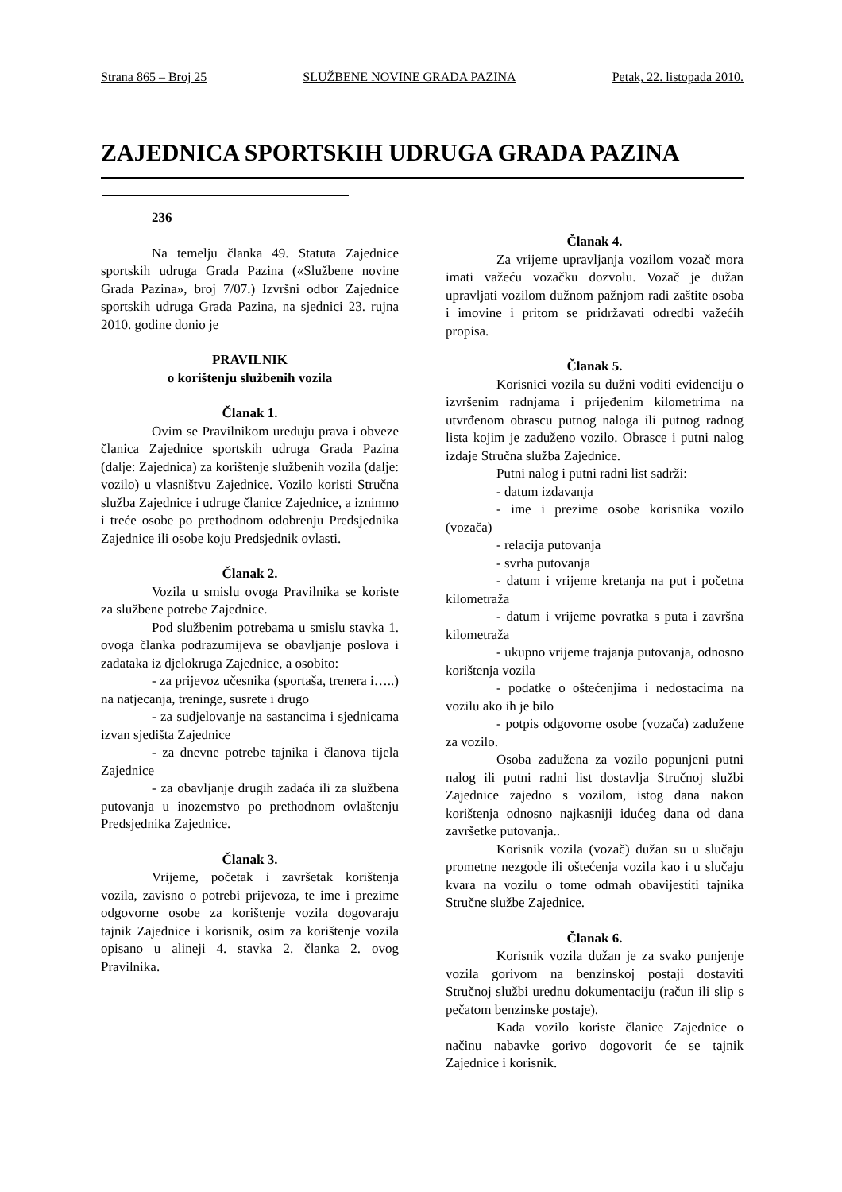Strana 865 – Broj 25 SLUŽBENE NOVINE GRADA PAZINA Petak, 22. listopada 2010.
ZAJEDNICA SPORTSKIH UDRUGA GRADA PAZINA
236
Na temelju članka 49. Statuta Zajednice sportskih udruga Grada Pazina («Službene novine Grada Pazina», broj 7/07.) Izvršni odbor Zajednice sportskih udruga Grada Pazina, na sjednici 23. rujna 2010. godine donio je
PRAVILNIK
o korištenju službenih vozila
Članak 1.
Ovim se Pravilnikom uređuju prava i obveze članica Zajednice sportskih udruga Grada Pazina (dalje: Zajednica) za korištenje službenih vozila (dalje: vozilo) u vlasništvu Zajednice. Vozilo koristi Stručna služba Zajednice i udruge članice Zajednice, a iznimno i treće osobe po prethodnom odobrenju Predsjednika Zajednice ili osobe koju Predsjednik ovlasti.
Članak 2.
Vozila u smislu ovoga Pravilnika se koriste za službene potrebe Zajednice.
Pod službenim potrebama u smislu stavka 1. ovoga članka podrazumijeva se obavljanje poslova i zadataka iz djelokruga Zajednice, a osobito:
- za prijevoz učesnika (sportaša, trenera i…..) na natjecanja, treninge, susrete i drugo
- za sudjelovanje na sastancima i sjednicama izvan sjedišta Zajednice
- za dnevne potrebe tajnika i članova tijela Zajednice
- za obavljanje drugih zadaća ili za službena putovanja u inozemstvo po prethodnom ovlaštenju Predsjednika Zajednice.
Članak 3.
Vrijeme, početak i završetak korištenja vozila, zavisno o potrebi prijevoza, te ime i prezime odgovorne osobe za korištenje vozila dogovaraju tajnik Zajednice i korisnik, osim za korištenje vozila opisano u alineji 4. stavka 2. članka 2. ovog Pravilnika.
Članak 4.
Za vrijeme upravljanja vozilom vozač mora imati važeću vozačku dozvolu. Vozač je dužan upravljati vozilom dužnom pažnjom radi zaštite osoba i imovine i pritom se pridržavati odredbi važećih propisa.
Članak 5.
Korisnici vozila su dužni voditi evidenciju o izvršenim radnjama i prijeđenim kilometrima na utvrđenom obrascu putnog naloga ili putnog radnog lista kojim je zaduženo vozilo. Obrasce i putni nalog izdaje Stručna služba Zajednice.
Putni nalog i putni radni list sadrži:
- datum izdavanja
- ime i prezime osobe korisnika vozilo (vozača)
- relacija putovanja
- svrha putovanja
- datum i vrijeme kretanja na put i početna kilometraža
- datum i vrijeme povratka s puta i završna kilometraža
- ukupno vrijeme trajanja putovanja, odnosno korištenja vozila
- podatke o oštećenjima i nedostacima na vozilu ako ih je bilo
- potpis odgovorne osobe (vozača) zadužene za vozilo.
Osoba zadužena za vozilo popunjeni putni nalog ili putni radni list dostavlja Stručnoj službi Zajednice zajedno s vozilom, istog dana nakon korištenja odnosno najkasniji idućeg dana od dana završetke putovanja..
Korisnik vozila (vozač) dužan su u slučaju prometne nezgode ili oštećenja vozila kao i u slučaju kvara na vozilu o tome odmah obavijestiti tajnika Stručne službe Zajednice.
Članak 6.
Korisnik vozila dužan je za svako punjenje vozila gorivom na benzinskoj postaji dostaviti Stručnoj službi urednu dokumentaciju (račun ili slip s pečatom benzinske postaje).
Kada vozilo koriste članice Zajednice o načinu nabavke gorivo dogovorit će se tajnik Zajednice i korisnik.